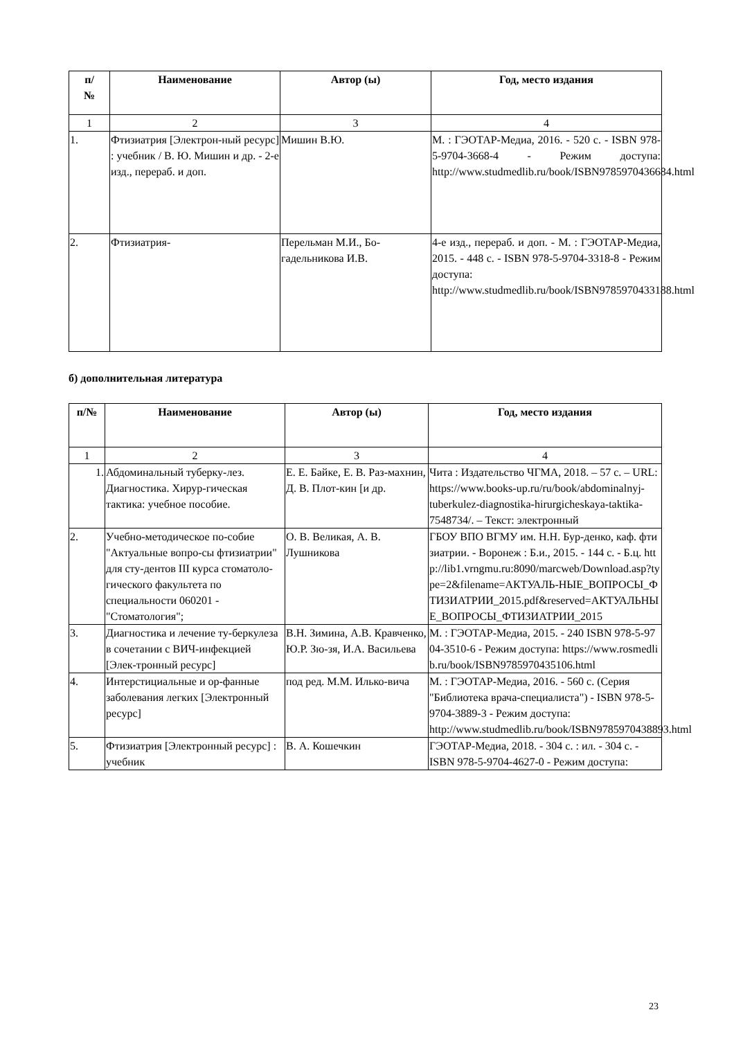| п/ № | Наименование | Автор (ы) | Год, место издания |
| --- | --- | --- | --- |
| 1 | 2 | 3 | 4 |
| 1. | Фтизиатрия [Электрон-ный ресурс] : учебник / В. Ю. Мишин и др. - 2-е изд., перераб. и доп. | Мишин В.Ю. | М. : ГЭОТАР-Медиа, 2016. - 520 с. - ISBN 978-5-9704-3668-4 - Режим доступа: http://www.studmedlib.ru/book/ISBN9785970436684.html |
| 2. | Фтизиатрия- | Перельман М.И., Бо-гадельникова И.В. | 4-е изд., перераб. и доп. - М. : ГЭОТАР-Медиа, 2015. - 448 с. - ISBN 978-5-9704-3318-8 - Режим доступа: http://www.studmedlib.ru/book/ISBN9785970433188.html |
б) дополнительная литература
| п/№ | Наименование | Автор (ы) | Год, место издания |
| --- | --- | --- | --- |
| 1 | 2 | 3 | 4 |
| 1. | Абдоминальный туберку-лез. Диагностика. Хирур-гическая тактика: учебное пособие. | Е. Е. Байке, Е. В. Раз-махнин, Д. В. Плот-кин [и др. | Чита : Издательство ЧГМА, 2018. – 57 с. – URL: https://www.books-up.ru/ru/book/abdominalnyj-tuberkulez-diagnostika-hirurgicheskaya-taktika-7548734/. – Текст: электронный |
| 2. | Учебно-методическое по-собие "Актуальные вопро-сы фтизиатрии" для сту-дентов III курса стоматоло-гического факультета по специальности 060201 - "Стоматология"; | О. В. Великая, А. В. Лушникова | ГБОУ ВПО ВГМУ им. Н.Н. Бур-денко, каф. фтизиатрии. - Воронеж : Б.и., 2015. - 144 с. - Б.ц. http://lib1.vrngmu.ru:8090/marcweb/Download.asp?type=2&filename=АКТУАЛЬ-НЫЕ_ВОПРОСЫ_ФТИЗИАТРИИ_2015.pdf&reserved=АКТУАЛЬНЫЕ_ВОПРОСЫ_ФТИЗИАТРИИ_2015 |
| 3. | Диагностика и лечение ту-беркулеза в сочетании с ВИЧ-инфекцией [Элек-тронный ресурс] | В.Н. Зимина, А.В. Кравченко, Ю.Р. Зю-зя, И.А. Васильева | М. : ГЭОТАР-Медиа, 2015. - 240 ISBN 978-5-9704-3510-6 - Режим доступа: https://www.rosmedlib.ru/book/ISBN9785970435106.html |
| 4. | Интерстициальные и ор-фанные заболевания легких [Электронный ресурс] | под ред. М.М. Илько-вича | М. : ГЭОТАР-Медиа, 2016. - 560 с. (Серия "Библиотека врача-специалиста") - ISBN 978-5-9704-3889-3 - Режим доступа: http://www.studmedlib.ru/book/ISBN9785970438893.html |
| 5. | Фтизиатрия [Электронный ресурс] : учебник | В. А. Кошечкин | ГЭОТАР-Медиа, 2018. - 304 с. : ил. - 304 с. - ISBN 978-5-9704-4627-0 - Режим доступа: |
23